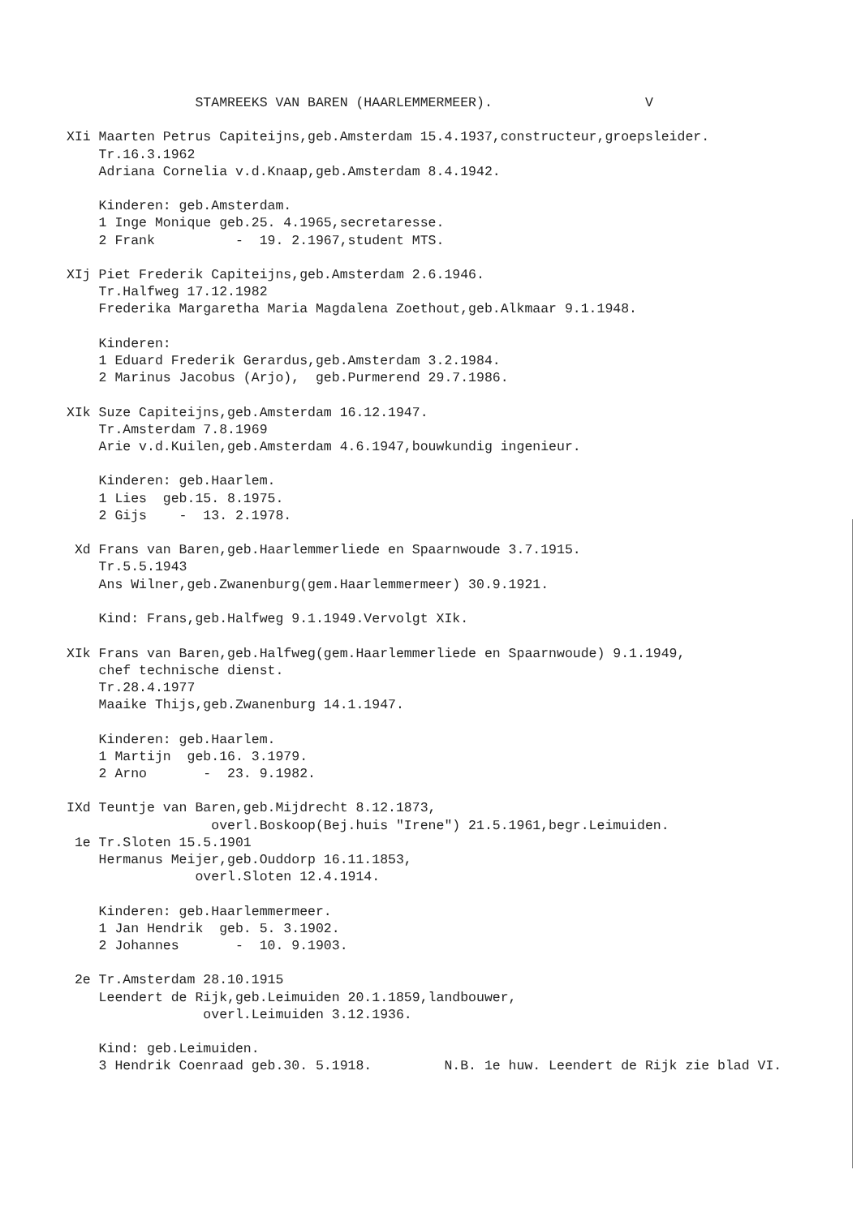STAMREEKS VAN BAREN (HAARLEMMERMEER).                   V

XIi Maarten Petrus Capiteijns,geb.Amsterdam 15.4.1937,constructeur,groepsleider.
    Tr.16.3.1962
    Adriana Cornelia v.d.Knaap,geb.Amsterdam 8.4.1942.

    Kinderen: geb.Amsterdam.
    1 Inge Monique geb.25. 4.1965,secretaresse.
    2 Frank          -  19. 2.1967,student MTS.

XIj Piet Frederik Capiteijns,geb.Amsterdam 2.6.1946.
    Tr.Halfweg 17.12.1982
    Frederika Margaretha Maria Magdalena Zoethout,geb.Alkmaar 9.1.1948.

    Kinderen:
    1 Eduard Frederik Gerardus,geb.Amsterdam 3.2.1984.
    2 Marinus Jacobus (Arjo),  geb.Purmerend 29.7.1986.

XIk Suze Capiteijns,geb.Amsterdam 16.12.1947.
    Tr.Amsterdam 7.8.1969
    Arie v.d.Kuilen,geb.Amsterdam 4.6.1947,bouwkundig ingenieur.

    Kinderen: geb.Haarlem.
    1 Lies  geb.15. 8.1975.
    2 Gijs    -  13. 2.1978.

 Xd Frans van Baren,geb.Haarlemmerliede en Spaarnwoude 3.7.1915.
    Tr.5.5.1943
    Ans Wilner,geb.Zwanenburg(gem.Haarlemmermeer) 30.9.1921.

    Kind: Frans,geb.Halfweg 9.1.1949.Vervolgt XIk.

XIk Frans van Baren,geb.Halfweg(gem.Haarlemmerliede en Spaarnwoude) 9.1.1949,
    chef technische dienst.
    Tr.28.4.1977
    Maaike Thijs,geb.Zwanenburg 14.1.1947.

    Kinderen: geb.Haarlem.
    1 Martijn  geb.16. 3.1979.
    2 Arno       -  23. 9.1982.

IXd Teuntje van Baren,geb.Mijdrecht 8.12.1873,
                  overl.Boskoop(Bej.huis "Irene") 21.5.1961,begr.Leimuiden.
 1e Tr.Sloten 15.5.1901
    Hermanus Meijer,geb.Ouddorp 16.11.1853,
                overl.Sloten 12.4.1914.

    Kinderen: geb.Haarlemmermeer.
    1 Jan Hendrik  geb. 5. 3.1902.
    2 Johannes       -  10. 9.1903.

 2e Tr.Amsterdam 28.10.1915
    Leendert de Rijk,geb.Leimuiden 20.1.1859,landbouwer,
                 overl.Leimuiden 3.12.1936.

    Kind: geb.Leimuiden.
    3 Hendrik Coenraad geb.30. 5.1918.         N.B. 1e huw. Leendert de Rijk zie blad VI.